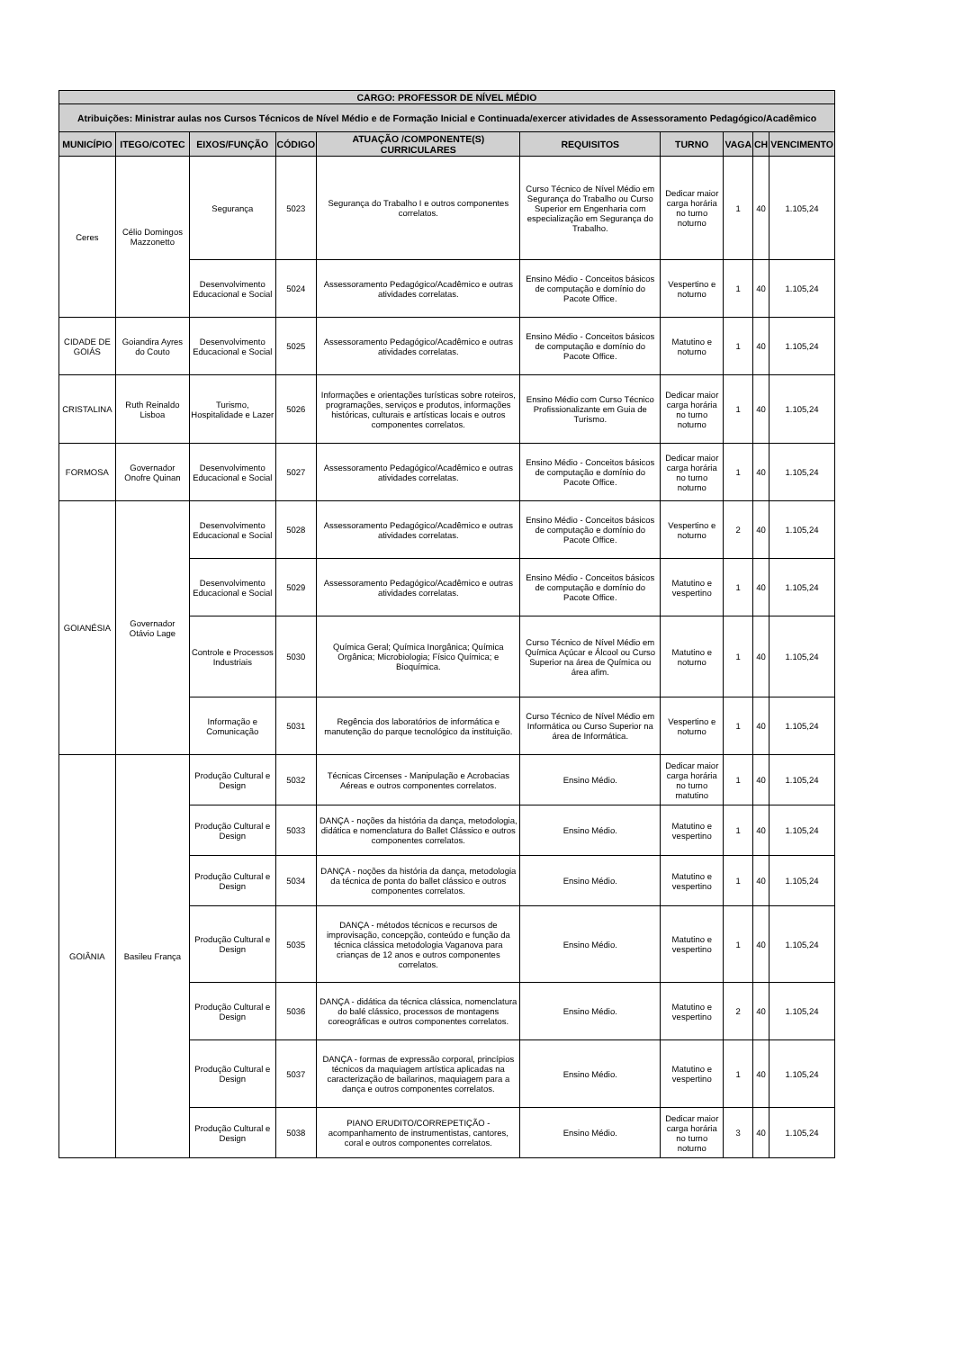| CARGO: PROFESSOR DE NÍVEL MÉDIO | | | | | | | | | |
| --- | --- | --- | --- | --- | --- | --- | --- | --- | --- |
| Atribuições: Ministrar aulas nos Cursos Técnicos de Nível Médio e de Formação Inicial e Continuada/exercer atividades de Assessoramento Pedagógico/Acadêmico | | | | | | | | | |
| MUNICÍPIO | ITEGO/COTEC | EIXOS/FUNÇÃO | CÓDIGO | ATUAÇÃO /COMPONENTE(S) CURRICULARES | REQUISITOS | TURNO | VAGA | CH | VENCIMENTO |
| Ceres | Célio Domingos Mazzonetto | Segurança | 5023 | Segurança do Trabalho I e outros componentes correlatos. | Curso Técnico de Nível Médio em Segurança do Trabalho ou Curso Superior em Engenharia com especialização em Segurança do Trabalho. | Dedicar maior carga horária no turno noturno | 1 | 40 | 1.105,24 |
| | | Desenvolvimento Educacional e Social | 5024 | Assessoramento Pedagógico/Acadêmico e outras atividades correlatas. | Ensino Médio - Conceitos básicos de computação e domínio do Pacote Office. | Vespertino e noturno | 1 | 40 | 1.105,24 |
| CIDADE DE GOIÁS | Goiandira Ayres do Couto | Desenvolvimento Educacional e Social | 5025 | Assessoramento Pedagógico/Acadêmico e outras atividades correlatas. | Ensino Médio - Conceitos básicos de computação e domínio do Pacote Office. | Matutino e noturno | 1 | 40 | 1.105,24 |
| CRISTALINA | Ruth Reinaldo Lisboa | Turismo, Hospitalidade e Lazer | 5026 | Informações e orientações turísticas sobre roteiros, programações, serviços e produtos, informações históricas, culturais e artísticas locais e outros componentes correlatos. | Ensino Médio com Curso Técnico Profissionalizante em Guia de Turismo. | Dedicar maior carga horária no turno noturno | 1 | 40 | 1.105,24 |
| FORMOSA | Governador Onofre Quinan | Desenvolvimento Educacional e Social | 5027 | Assessoramento Pedagógico/Acadêmico e outras atividades correlatas. | Ensino Médio - Conceitos básicos de computação e domínio do Pacote Office. | Dedicar maior carga horária no turno noturno | 1 | 40 | 1.105,24 |
| GOIANÉSIA | Governador Otávio Lage | Desenvolvimento Educacional e Social | 5028 | Assessoramento Pedagógico/Acadêmico e outras atividades correlatas. | Ensino Médio - Conceitos básicos de computação e domínio do Pacote Office. | Vespertino e noturno | 2 | 40 | 1.105,24 |
| | | Desenvolvimento Educacional e Social | 5029 | Assessoramento Pedagógico/Acadêmico e outras atividades correlatas. | Ensino Médio - Conceitos básicos de computação e domínio do Pacote Office. | Matutino e vespertino | 1 | 40 | 1.105,24 |
| | | Controle e Processos Industriais | 5030 | Química Geral; Química Inorgânica; Química Orgânica; Microbiologia; Físico Química; e Bioquímica. | Curso Técnico de Nível Médio em Química Açúcar e Álcool ou Curso Superior na área de Química ou área afim. | Matutino e noturno | 1 | 40 | 1.105,24 |
| | | Informação e Comunicação | 5031 | Regência dos laboratórios de informática e manutenção do parque tecnológico da instituição. | Curso Técnico de Nível Médio em Informática ou Curso Superior na área de Informática. | Vespertino e noturno | 1 | 40 | 1.105,24 |
| GOIÂNIA | Basileu França | Produção Cultural e Design | 5032 | Técnicas Circenses - Manipulação e Acrobacias Aéreas e outros componentes correlatos. | Ensino Médio. | Dedicar maior carga horária no turno matutino | 1 | 40 | 1.105,24 |
| | | Produção Cultural e Design | 5033 | DANÇA - noções da história da dança, metodologia, didática e nomenclatura do Ballet Clássico e outros componentes correlatos. | Ensino Médio. | Matutino e vespertino | 1 | 40 | 1.105,24 |
| | | Produção Cultural e Design | 5034 | DANÇA - noções da história da dança, metodologia da técnica de ponta do ballet clássico e outros componentes correlatos. | Ensino Médio. | Matutino e vespertino | 1 | 40 | 1.105,24 |
| | | Produção Cultural e Design | 5035 | DANÇA - métodos técnicos e recursos de improvisação, concepção, conteúdo e função da técnica clássica metodologia Vaganova para crianças de 12 anos e outros componentes correlatos. | Ensino Médio. | Matutino e vespertino | 1 | 40 | 1.105,24 |
| | | Produção Cultural e Design | 5036 | DANÇA - didática da técnica clássica, nomenclatura do balé clássico, processos de montagens coreográficas e outros componentes correlatos. | Ensino Médio. | Matutino e vespertino | 2 | 40 | 1.105,24 |
| | | Produção Cultural e Design | 5037 | DANÇA - formas de expressão corporal, princípios técnicos da maquiagem artística aplicadas na caracterização de bailarinos, maquiagem para a dança e outros componentes correlatos. | Ensino Médio. | Matutino e vespertino | 1 | 40 | 1.105,24 |
| | | Produção Cultural e Design | 5038 | PIANO ERUDITO/CORREPETIÇÃO - acompanhamento de instrumentistas, cantores, coral e outros componentes correlatos. | Ensino Médio. | Dedicar maior carga horária no turno noturno | 3 | 40 | 1.105,24 |